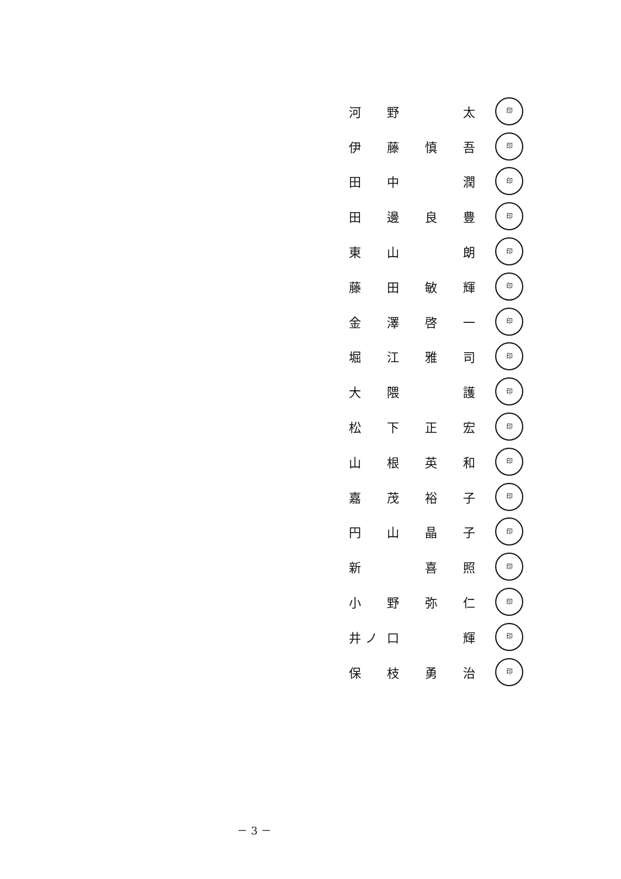河野 太 印
伊藤慎吾 印
田中 潤 印
田邊良豊 印
東山 朗 印
藤田敏輝 印
金澤啓一 印
堀江雅司 印
大隈 護 印
松下正宏 印
山根英和 印
嘉茂裕子 印
円山晶子 印
新 喜照 印
小野弥仁 印
井 ノ 口 輝 印
保枝勇治 印
－ 3 －